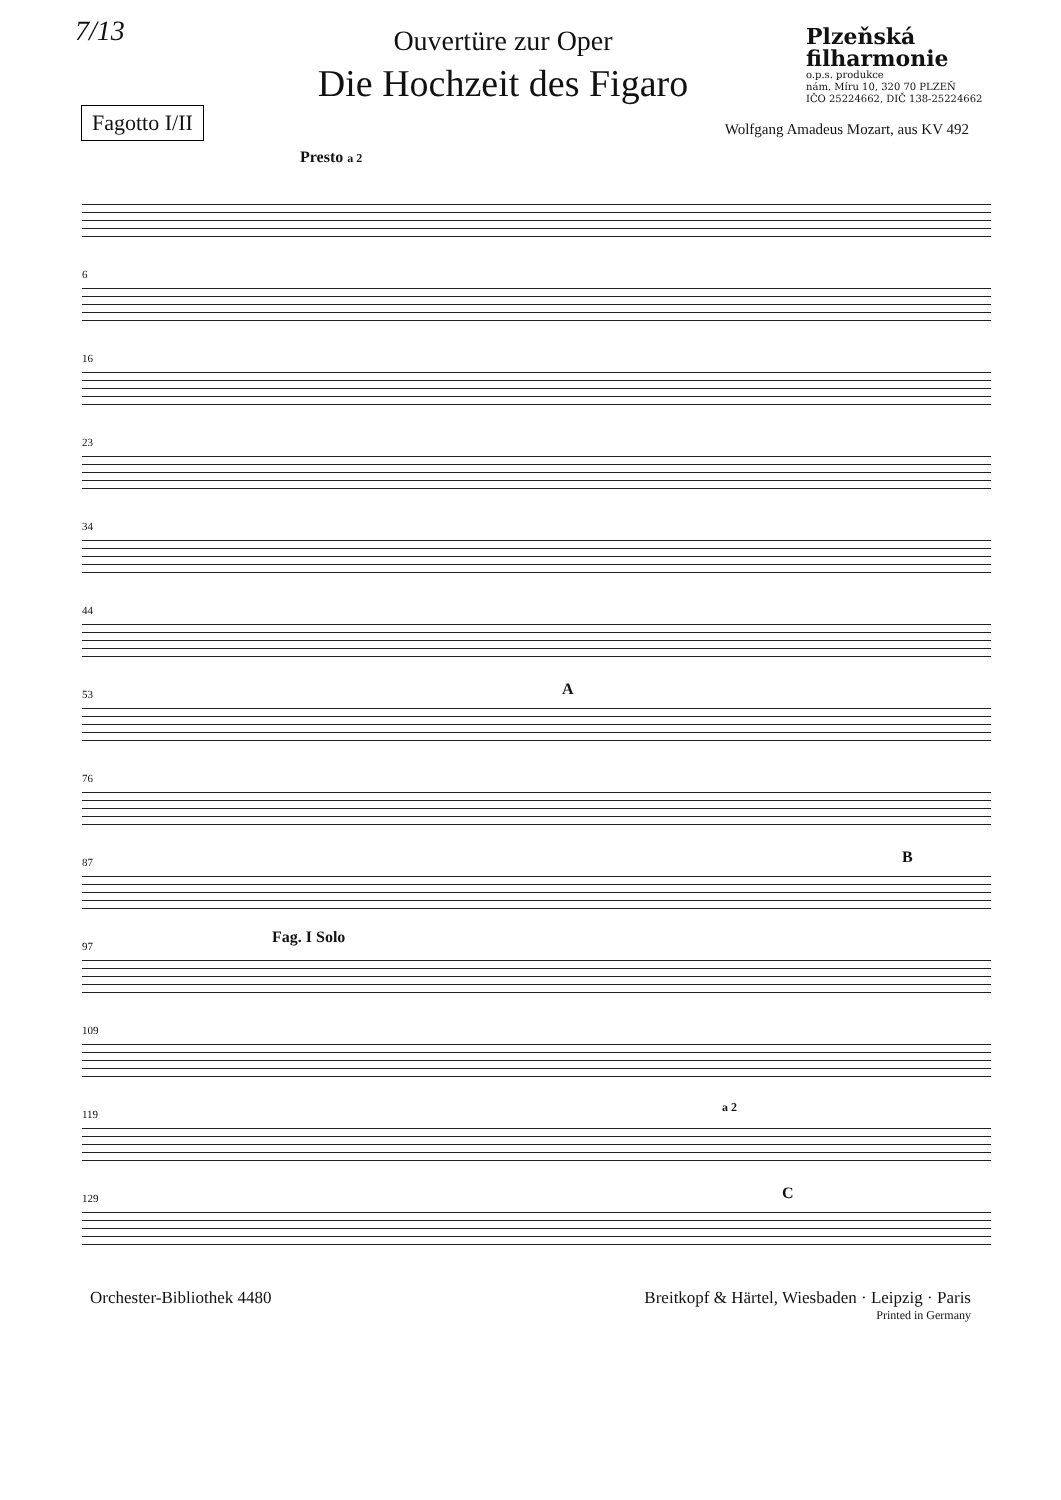7/13
Ouvertüre zur Oper
Die Hochzeit des Figaro
Plzeňská filharmonie
o.p.s. produkce
nám. Míru 10, 320 70 PLZEŇ
IČO 25224662, DIČ 138-25224662
Fagotto I/II
Wolfgang Amadeus Mozart, aus KV 492
Presto a 2
6
16
23
34
44
53 A
76
87 B
97 Fag. I Solo
109
119
a 2
129 C
Orchester-Bibliothek 4480 Breitkopf & Härtel, Wiesbaden · Leipzig · Paris
Printed in Germany